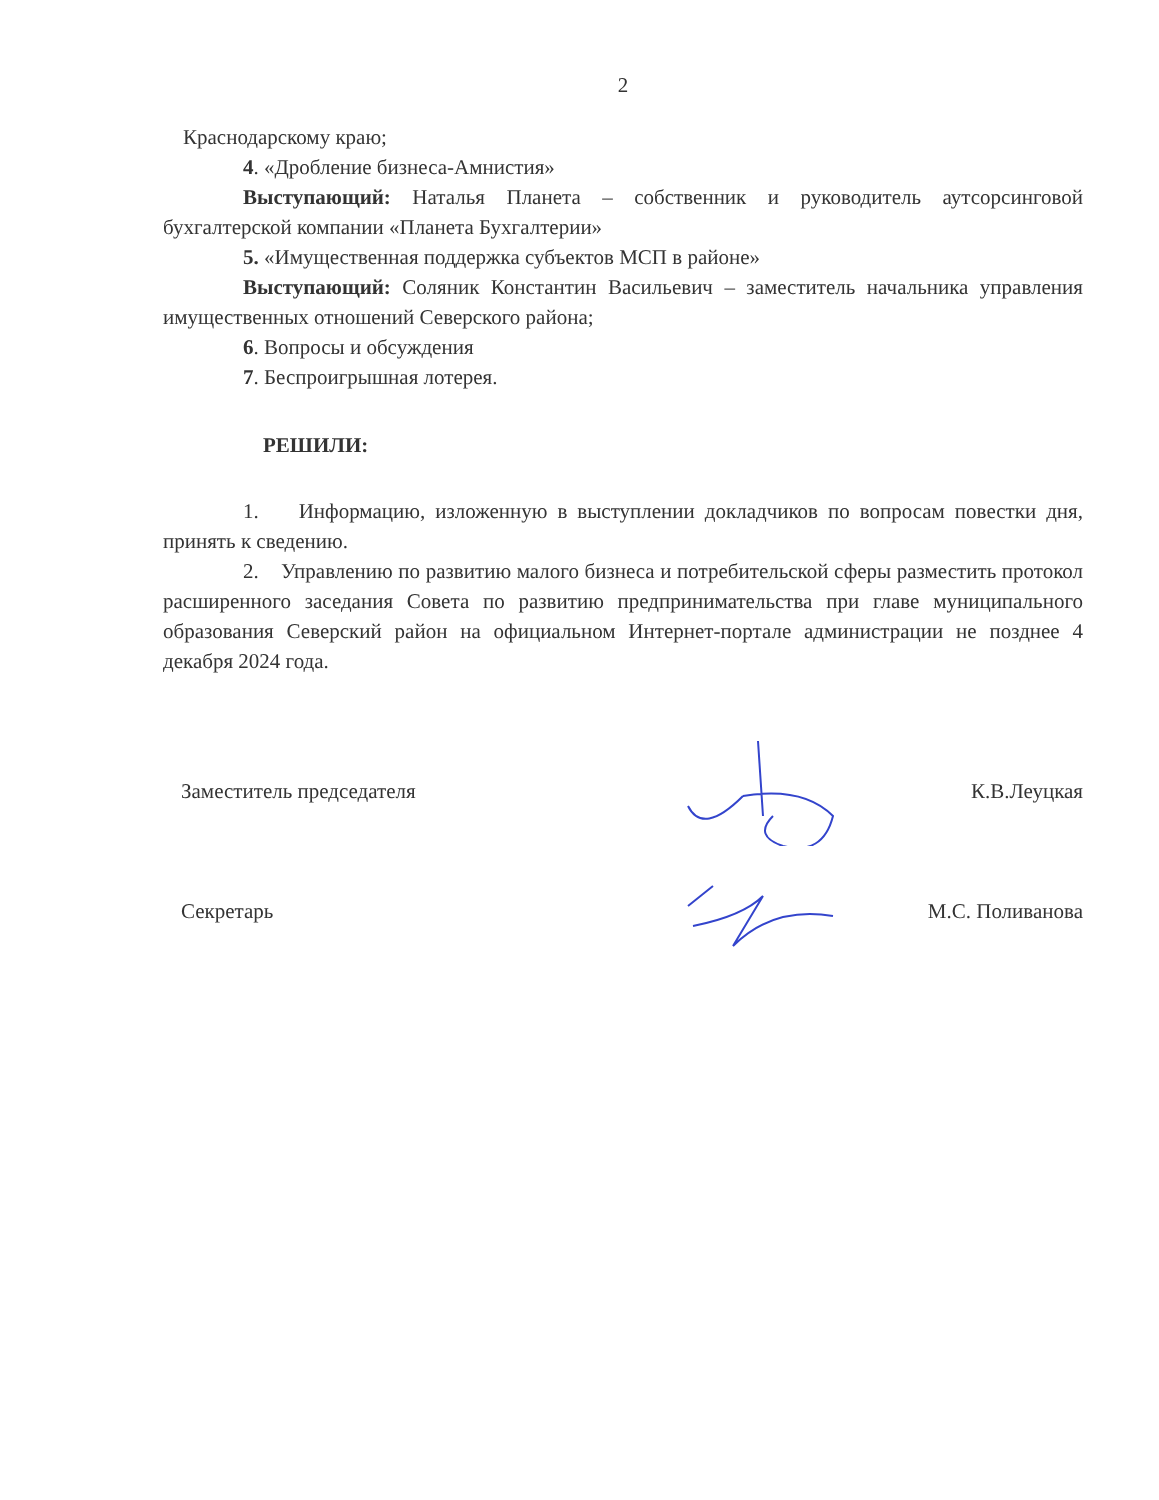2
Краснодарскому краю;
4. «Дробление бизнеса-Амнистия»
Выступающий: Наталья Планета – собственник и руководитель аутсорсинговой бухгалтерской компании «Планета Бухгалтерии»
5. «Имущественная поддержка субъектов МСП в районе»
Выступающий: Соляник Константин Васильевич – заместитель начальника управления имущественных отношений Северского района;
6. Вопросы и обсуждения
7. Беспроигрышная лотерея.
РЕШИЛИ:
1. Информацию, изложенную в выступлении докладчиков по вопросам повестки дня, принять к сведению.
2. Управлению по развитию малого бизнеса и потребительской сферы разместить протокол расширенного заседания Совета по развитию предпринимательства при главе муниципального образования Северский район на официальном Интернет-портале администрации не позднее 4 декабря 2024 года.
Заместитель председателя К.В.Леуцкая
Секретарь М.С. Поливанова